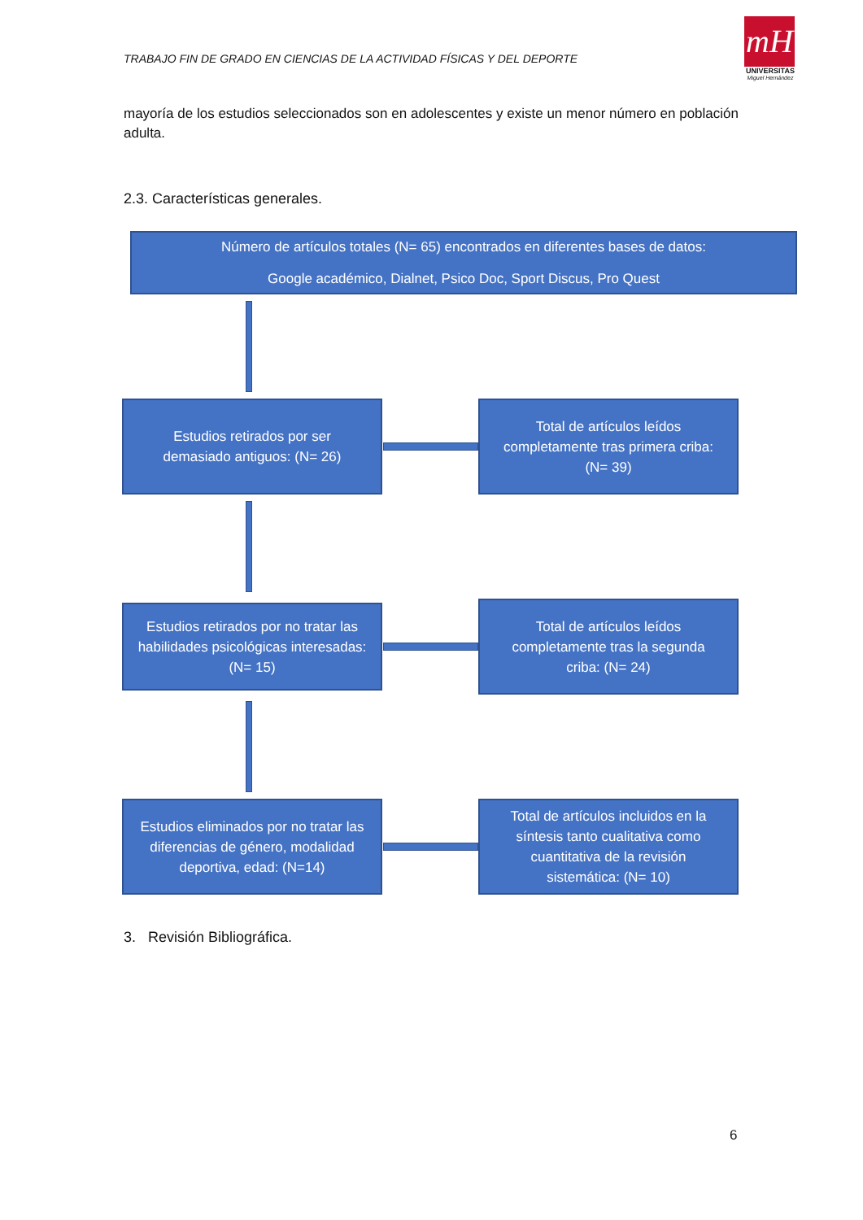TRABAJO FIN DE GRADO EN CIENCIAS DE LA ACTIVIDAD FÍSICAS Y DEL DEPORTE
mH
UNIVERSITAS
Miguel Hernández
mayoría de los estudios seleccionados son en adolescentes y existe un menor número en población adulta.
2.3. Características generales.
Número de artículos totales (N= 65) encontrados en diferentes bases de datos:
Google académico, Dialnet, Psico Doc, Sport Discus, Pro Quest
Estudios retirados por ser
demasiado antiguos: (N= 26)
Total de artículos leídos
completamente tras primera criba:
(N= 39)
Estudios retirados por no tratar las
habilidades psicológicas interesadas:
(N= 15)
Total de artículos leídos
completamente tras la segunda
criba: (N= 24)
Estudios eliminados por no tratar las
diferencias de género, modalidad
deportiva, edad: (N=14)
Total de artículos incluidos en la
síntesis tanto cualitativa como
cuantitativa de la revisión
sistemática: (N= 10)
3. Revisión Bibliográfica.
6